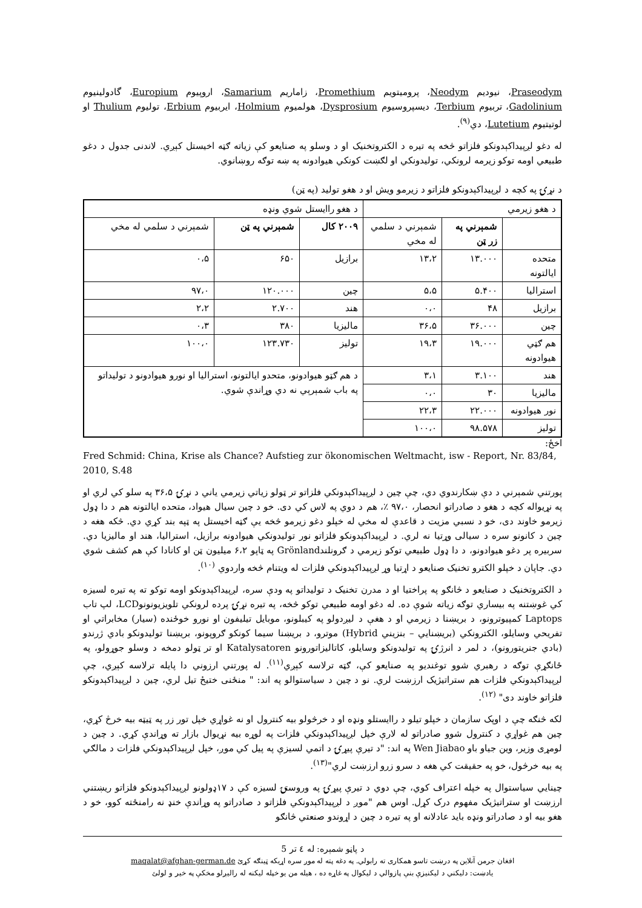Praseodym، نیوديم Neodym، پروميتويم Promethium، زاماريم Samarium، اروپيوم Europium، گادولينيوم Gadolinium، تربيوم Terbium، ديسپروسيوم Dysprosium، هولميوم Holmium، ايربيوم Erbium، توليوم Thulium او لوتيتيوم Lutetium، دي<sup>(۹)</sup>.
له دغو لږپيداکېدونکو فلزاتو څخه په تيره د الکتروتخنيک او د وسلو په صنايعو کې زياته ګټه اخيستل کېږي. لاندنی جدول د دغو طبيعي اومه توکو زيرمه لرونکي، توليدونکي او لګښت کونکي هيوادونه په ښه توګه روښانوي.
د نړۍ په کچه د لږپيداکېدونکو فلزاتو د زيرمو ويش او د هغو توليد (په ټن)
| د هغو زيرمي | | | د هغو راايستل شوي ونډه | | |
| | شمېرني په زر ټن | شمېرني د سلمي له مخي | ۲۰۰۹ کال | شمېرني په ټن | شمېرني د سلمي له مخي |
| متحده ايالتونه | ۱۳.۰۰۰ | ۱۳،۲ | برازيل | ۶۵۰ | ۰،۵ |
| استراليا | ۵.۴۰۰ | ۵،۵ | چين | ۱۲۰.۰۰۰ | ۹۷،۰ |
| برازيل | ۴۸ | ۰،۰ | هند | ۲.۷۰۰ | ۲،۲ |
| چين | ۳۶.۰۰۰ | ۳۶،۵ | ماليزيا | ۳۸۰ | ۰،۳ |
| هم ګټي هيوادونه | ۱۹.۰۰۰ | ۱۹،۳ | توليز | ۱۲۳.۷۳۰ | ۱۰۰،۰ |
| هند | ۳.۱۰۰ | ۳،۱ | د هم ګټو هيوادونو، متحدو ايالتونو، استراليا او نورو هيوادونو د توليداتو په باب شمېرېي نه دي وړاندې شوي. | | |
| ماليزيا | ۳۰ | ۰،۰ | | | |
| نور هيوادونه | ۲۲.۰۰۰ | ۲۲،۳ | | | |
| توليز | ۹۸.۵۷۸ | ۱۰۰،۰ | | | |
اخځ:
Fred Schmid: China, Krise als Chance? Aufstieg zur ökonomischen Weltmacht, isw - Report, Nr. 83/84, 2010, S.48
پورتني شمېرني د دې ښکارندوي دي، چې چين د لږپيداکېدونکي فلزاتو تر ټولو زياتي زيرمي ياني د نړۍ ۳۶،۵ په سلو کي لري او په نړيواله کچه د هغو د صادراتو انحصار، ۹۷،۰ ٪، هم د دوي په لاس کي دی. خو د چين سيال هيواد، متحده ايالتونه هم د دا ډول زيرمو خاوند دی، خو د نسبي مزيت د قاعدې له مخي له خپلو دغو زيرمو څخه يې ګټه اخيستل په ټپه بند کړي دي. څکه هغه د چين د کانونو سره د سيالی وړتيا نه لري. د لږپيداکېدونکو فلزاتو نور توليدونکي هيوادونه برازيل، استراليا، هند او ماليزيا دي. سربيره پر دغو هيوادونو، د دا ډول طبيعي توکو زيرمي د ګرونلندGrönland په ټاپو ۶،۲ ميليون ټن او کانادا کې هم کشف شوي دي. جاپان د خپلو الکترو تخنيک صنايعو د اړتيا وړ لږپيداکېدونکي فلزات له ويتنام څخه واردوي <sup>(۱۰)</sup>.
د الکتروتخنيک د صنايعو د څانګو په پراختيا او د مدرن تخنيک د توليداتو په ودې سره، لږپيداکېدونکو اومه توکو ته په تيره لسيزه کي غوښتنه په بيساري توګه زياته شوې ده. له دغو اومه طبيعي توکو څخه، په تيره نړۍ پرده لرونکي تلويزيونونوLCD، لپ تاب Laptops کمپيوترونو، د بريښنا د زيرمي او د هغې د ليږدولو په کيبلونو، موبايل تيليفون او نورو خوځنده (سيار) مخابراتي او تفريحي وسايلو، الکترونکي (بريښنايي – بنزيني Hybrid) موترو، د بريښنا سيما کونکو ګروپونو، بريښنا توليدونکو بادي ژرندو (بادي جنريتورونو)، د لمر د انرژۍ په توليدونکو وسايلو، کاتاليزاتورونو Katalysatoren او تر ټولو دمخه د وسلو جوړولو، په ځانګړې توګه د رهبري شوو توغنديو په صنايعو کې، ګټه ترلاسه کېږي<sup>(۱۱)</sup>. له پورتني ارزوني دا پايله ترلاسه کېږي، چې لږپيداکېدونکي فلزات هم ستراتيژيک ارزښت لري. نو د چين د سياستوالو په اند: " منځنی ختيځ تيل لري، چين د لږپيداکېدونکو فلزاتو خاوند دی" <sup>(۱۲)</sup>.
لکه څنګه چې د اوپک سازمان د خپلو تيلو د راايستلو ونډه او د خرڅولو بيه کنترول او نه غواړي خپل تور زر په ټيټه بيه خرڅ کړي، چين هم غواړي د کنترول شوو صادراتو له لارې خپل لږپيداکېدونکي فلزات په لوړه بيه نړيوال بازار ته وړاندې کړي. د چين د لومړی وزير، وين جياو باو Wen Jiabao په اند: "د تيرې پيړۍ د اتمي لسيزې په پيل کي موږ، خپل لږپيداکېدونکي فلزات د مالګي په بيه خرڅول، خو په حقيقت کي هغه د سرو زرو ارزښت لري"<sup>(۱۳)</sup>.
چينايي سياستوال په خپله اعتراف کوي، چې دوي د تيرې پيړۍ په وروستۍ لسيزه کې د ۱۷ډولونو لږپيداکېدونکو فلزاتو ريښتني ارزښت او ستراتيژيک مفهوم درک کړل. اوس هم "موږ د لږپيداکېدونکي فلزاتو د صادراتو په وړاندې خنډ نه رامنځته کوو، خو د هغو بيه او د صادراتو ونډه بايد عادلانه او په تيره د چين د اړوندو صنعتي څانګو
د پاڼو شمېره: له ٤ تر 5
افغان جرمن آنلاين په درښت تاسو همکاری ته رابولي. په دغه پته له موږ سره اړيکه ټينګه کړئ maqalat@afghan-german.de
يادښت: دليکني د ليکنيزې بنې پازوالي د ليکوال په غاړه ده ، هيله من يو خپله ليکنه له راليږلو مخکې په خير و لولئ